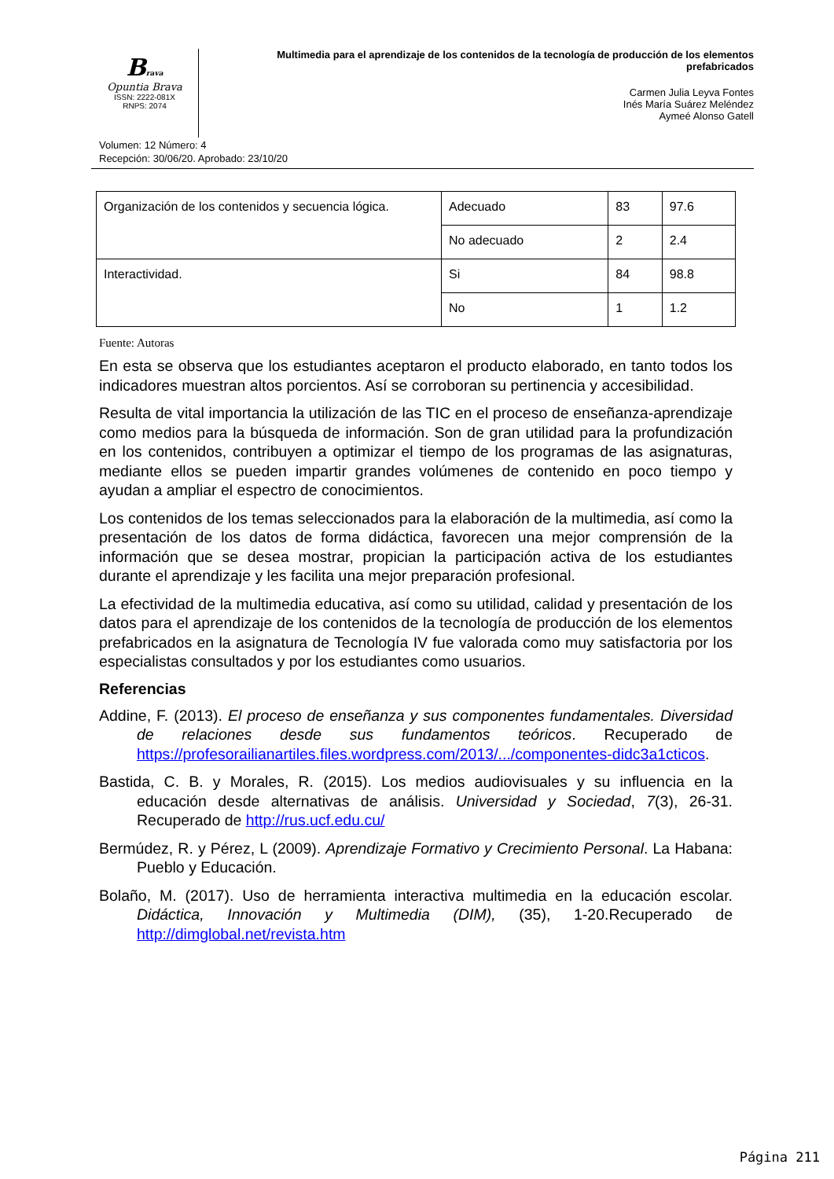Brava
Opuntia Brava
ISSN: 2222-081X
RNPS: 2074
Multimedia para el aprendizaje de los contenidos de la tecnología de producción de los elementos prefabricados
Carmen Julia Leyva Fontes
Inés María Suárez Meléndez
Aymeé Alonso Gatell
Volumen: 12 Número: 4
Recepción: 30/06/20. Aprobado: 23/10/20
| Organización de los contenidos y secuencia lógica. | Adecuado | 83 | 97.6 |
| | No adecuado | 2 | 2.4 |
| Interactividad. | Si | 84 | 98.8 |
| | No | 1 | 1.2 |
Fuente: Autoras
En esta se observa que los estudiantes aceptaron el producto elaborado, en tanto todos los indicadores muestran altos porcientos. Así se corroboran su pertinencia y accesibilidad.
Resulta de vital importancia la utilización de las TIC en el proceso de enseñanza-aprendizaje como medios para la búsqueda de información. Son de gran utilidad para la profundización en los contenidos, contribuyen a optimizar el tiempo de los programas de las asignaturas, mediante ellos se pueden impartir grandes volúmenes de contenido en poco tiempo y ayudan a ampliar el espectro de conocimientos.
Los contenidos de los temas seleccionados para la elaboración de la multimedia, así como la presentación de los datos de forma didáctica, favorecen una mejor comprensión de la información que se desea mostrar, propician la participación activa de los estudiantes durante el aprendizaje y les facilita una mejor preparación profesional.
La efectividad de la multimedia educativa, así como su utilidad, calidad y presentación de los datos para el aprendizaje de los contenidos de la tecnología de producción de los elementos prefabricados en la asignatura de Tecnología IV fue valorada como muy satisfactoria por los especialistas consultados y por los estudiantes como usuarios.
Referencias
Addine, F. (2013). El proceso de enseñanza y sus componentes fundamentales. Diversidad de relaciones desde sus fundamentos teóricos. Recuperado de https://profesorailianartiles.files.wordpress.com/2013/.../componentes-didc3a1cticos.
Bastida, C. B. y Morales, R. (2015). Los medios audiovisuales y su influencia en la educación desde alternativas de análisis. Universidad y Sociedad, 7(3), 26-31. Recuperado de http://rus.ucf.edu.cu/
Bermúdez, R. y Pérez, L (2009). Aprendizaje Formativo y Crecimiento Personal. La Habana: Pueblo y Educación.
Bolaño, M. (2017). Uso de herramienta interactiva multimedia en la educación escolar. Didáctica, Innovación y Multimedia (DIM), (35), 1-20.Recuperado de http://dimglobal.net/revista.htm
Página 211